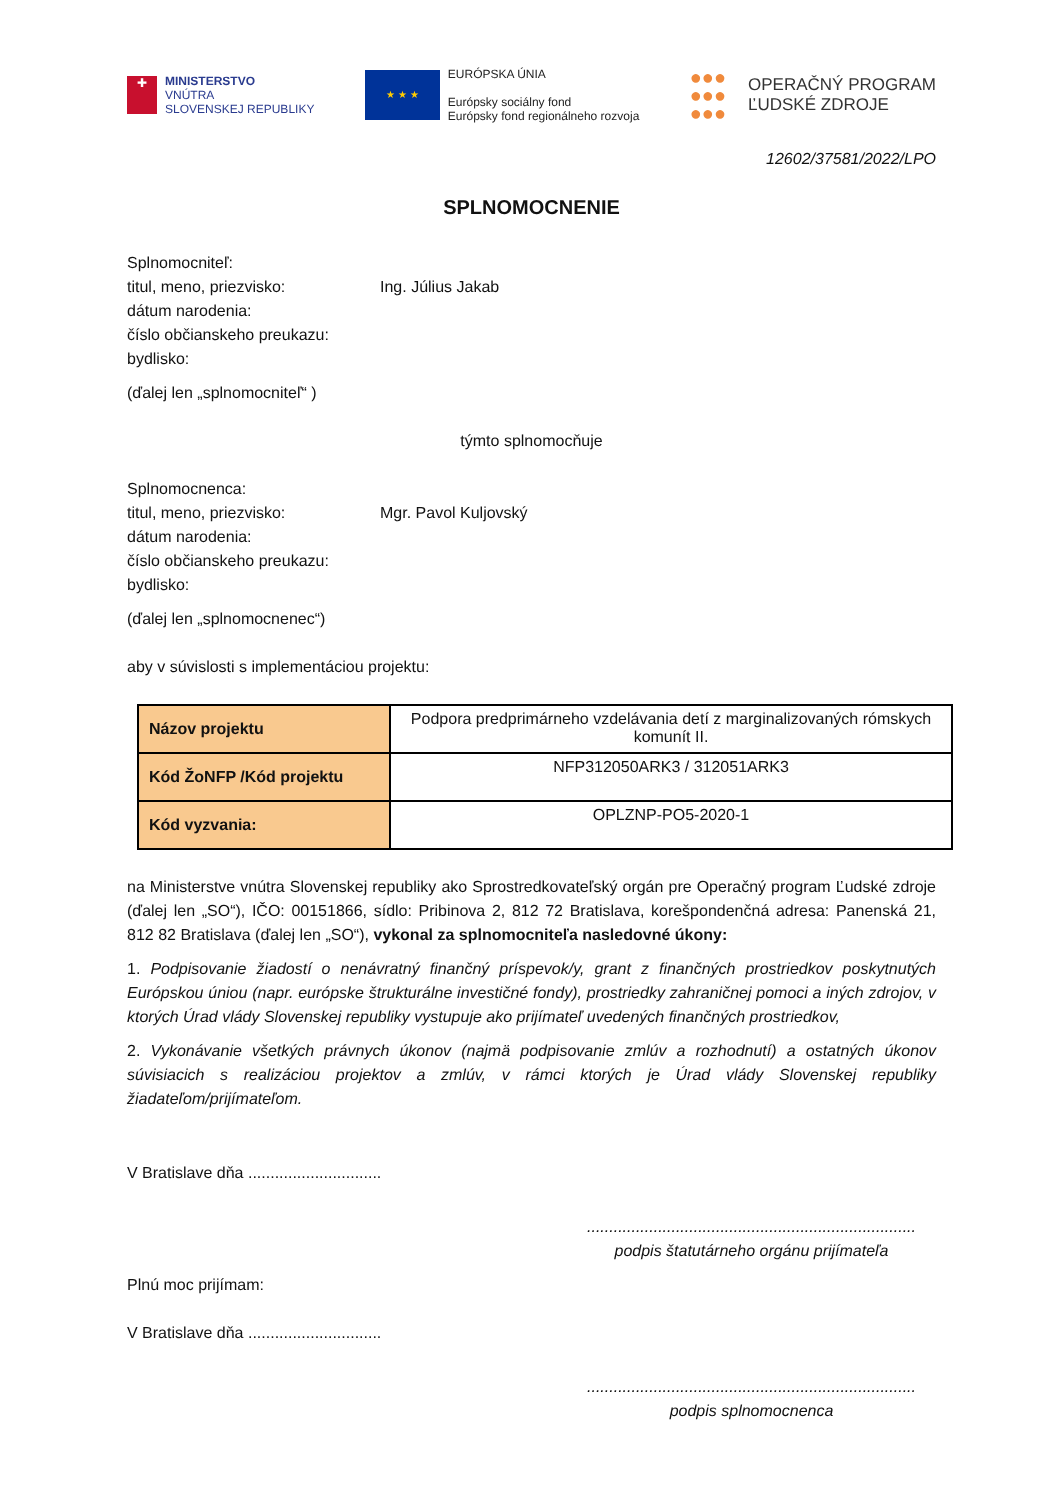✚
MINISTERSTVO
VNÚTRA
SLOVENSKEJ REPUBLIKY
★ ★ ★
EURÓPSKA ÚNIA
Európsky sociálny fond
Európsky fond regionálneho rozvoja
●●●
●●●
●●●
OPERAČNÝ PROGRAM
ĽUDSKÉ ZDROJE
12602/37581/2022/LPO
SPLNOMOCNENIE
Splnomocniteľ:
titul, meno, priezvisko: Ing. Július Jakab
dátum narodenia:
číslo občianskeho preukazu:
bydlisko:
(ďalej len „splnomocniteľ“ )
týmto splnomocňuje
Splnomocnenca:
titul, meno, priezvisko: Mgr. Pavol Kuljovský
dátum narodenia:
číslo občianskeho preukazu:
bydlisko:
(ďalej len „splnomocnenec“)
aby v súvislosti s implementáciou projektu:
| Názov projektu | Podpora predprimárneho vzdelávania detí z marginalizovaných rómskych komunít II. |
| Kód ŽoNFP /Kód projektu | NFP312050ARK3 / 312051ARK3 |
| Kód vyzvania: | OPLZNP-PO5-2020-1 |
na Ministerstve vnútra Slovenskej republiky ako Sprostredkovateľský orgán pre Operačný program Ľudské zdroje (ďalej len „SO“), IČO: 00151866, sídlo: Pribinova 2, 812 72 Bratislava, korešpondenčná adresa: Panenská 21, 812 82 Bratislava (ďalej len „SO“), vykonal za splnomocniteľa nasledovné úkony:
1. Podpisovanie žiadostí o nenávratný finančný príspevok/y, grant z finančných prostriedkov poskytnutých Európskou úniou (napr. európske štrukturálne investičné fondy), prostriedky zahraničnej pomoci a iných zdrojov, v ktorých Úrad vlády Slovenskej republiky vystupuje ako prijímateľ uvedených finančných prostriedkov,
2. Vykonávanie všetkých právnych úkonov (najmä podpisovanie zmlúv a rozhodnutí) a ostatných úkonov súvisiacich s realizáciou projektov a zmlúv, v rámci ktorých je Úrad vlády Slovenskej republiky žiadateľom/prijímateľom.
V Bratislave dňa ..............................
..........................................................................
podpis štatutárneho orgánu prijímateľa
Plnú moc prijímam:
V Bratislave dňa ..............................
..........................................................................
podpis splnomocnenca